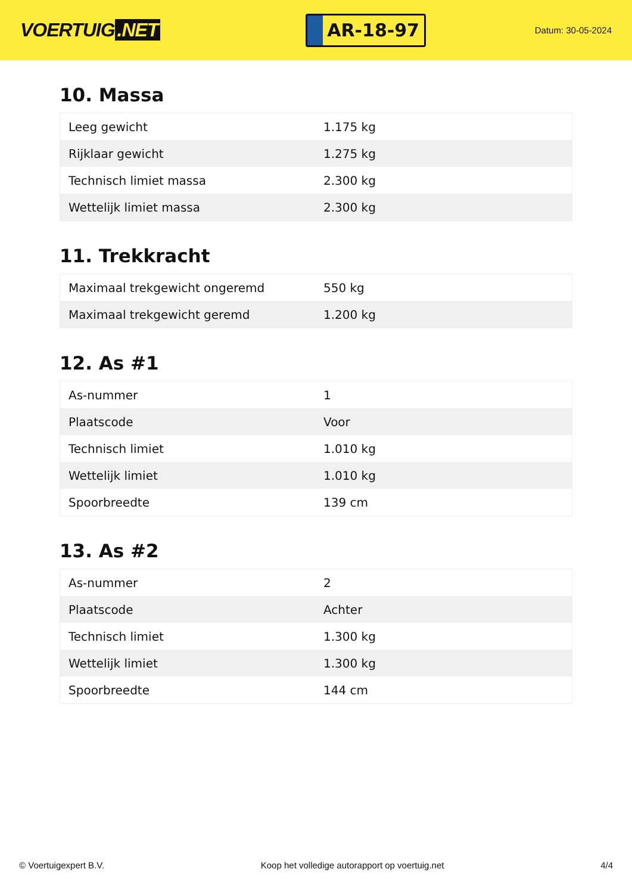VOERTUIG.NET
AR-18-97
Datum: 30-05-2024
10. Massa
| Leeg gewicht | 1.175 kg |
| Rijklaar gewicht | 1.275 kg |
| Technisch limiet massa | 2.300 kg |
| Wettelijk limiet massa | 2.300 kg |
11. Trekkracht
| Maximaal trekgewicht ongeremd | 550 kg |
| Maximaal trekgewicht geremd | 1.200 kg |
12. As #1
| As-nummer | 1 |
| Plaatscode | Voor |
| Technisch limiet | 1.010 kg |
| Wettelijk limiet | 1.010 kg |
| Spoorbreedte | 139 cm |
13. As #2
| As-nummer | 2 |
| Plaatscode | Achter |
| Technisch limiet | 1.300 kg |
| Wettelijk limiet | 1.300 kg |
| Spoorbreedte | 144 cm |
© Voertuigexpert B.V. Koop het volledige autorapport op voertuig.net 4/4